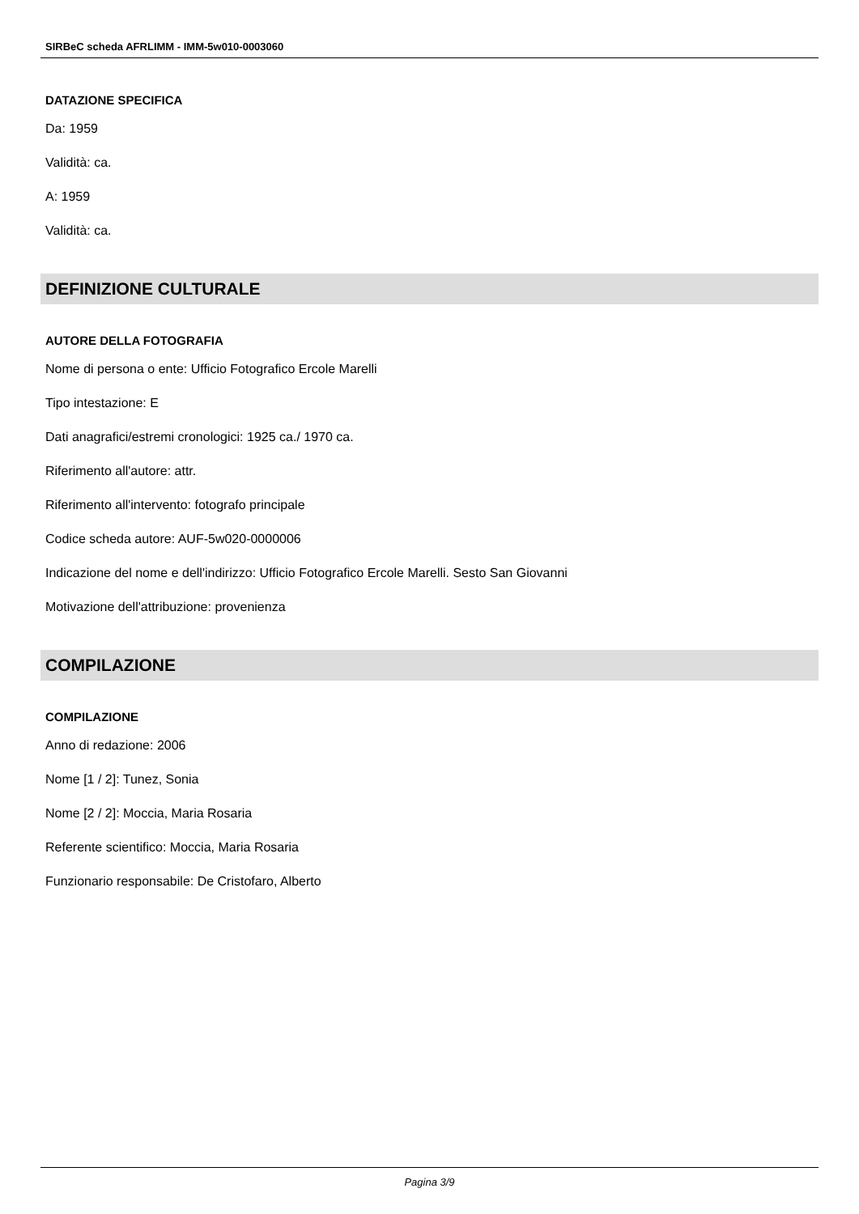SIRBeC scheda AFRLIMM - IMM-5w010-0003060
DATAZIONE SPECIFICA
Da: 1959
Validità: ca.
A: 1959
Validità: ca.
DEFINIZIONE CULTURALE
AUTORE DELLA FOTOGRAFIA
Nome di persona o ente: Ufficio Fotografico Ercole Marelli
Tipo intestazione: E
Dati anagrafici/estremi cronologici: 1925 ca./ 1970 ca.
Riferimento all'autore: attr.
Riferimento all'intervento: fotografo principale
Codice scheda autore: AUF-5w020-0000006
Indicazione del nome e dell'indirizzo: Ufficio Fotografico Ercole Marelli. Sesto San Giovanni
Motivazione dell'attribuzione: provenienza
COMPILAZIONE
COMPILAZIONE
Anno di redazione: 2006
Nome [1 / 2]: Tunez, Sonia
Nome [2 / 2]: Moccia, Maria Rosaria
Referente scientifico: Moccia, Maria Rosaria
Funzionario responsabile: De Cristofaro, Alberto
Pagina 3/9